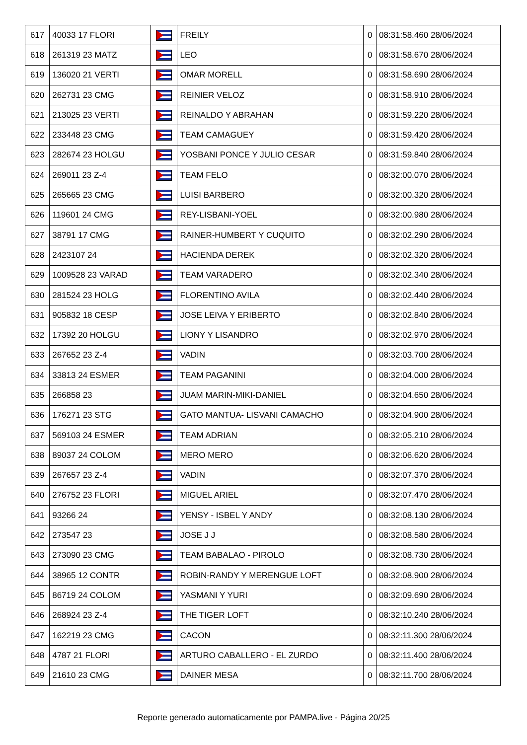| 617 | 40033 17 FLORI | | FREILY | 0 | 08:31:58.460 28/06/2024 |
| 618 | 261319 23 MATZ | | LEO | 0 | 08:31:58.670 28/06/2024 |
| 619 | 136020 21 VERTI | | OMAR MORELL | 0 | 08:31:58.690 28/06/2024 |
| 620 | 262731 23 CMG | | REINIER VELOZ | 0 | 08:31:58.910 28/06/2024 |
| 621 | 213025 23 VERTI | | REINALDO Y ABRAHAN | 0 | 08:31:59.220 28/06/2024 |
| 622 | 233448 23 CMG | | TEAM CAMAGUEY | 0 | 08:31:59.420 28/06/2024 |
| 623 | 282674 23 HOLGU | | YOSBANI PONCE Y JULIO CESAR | 0 | 08:31:59.840 28/06/2024 |
| 624 | 269011 23 Z-4 | | TEAM FELO | 0 | 08:32:00.070 28/06/2024 |
| 625 | 265665 23 CMG | | LUISI BARBERO | 0 | 08:32:00.320 28/06/2024 |
| 626 | 119601 24 CMG | | REY-LISBANI-YOEL | 0 | 08:32:00.980 28/06/2024 |
| 627 | 38791 17 CMG | | RAINER-HUMBERT Y CUQUITO | 0 | 08:32:02.290 28/06/2024 |
| 628 | 2423107 24 | | HACIENDA DEREK | 0 | 08:32:02.320 28/06/2024 |
| 629 | 1009528 23 VARAD | | TEAM VARADERO | 0 | 08:32:02.340 28/06/2024 |
| 630 | 281524 23 HOLG | | FLORENTINO AVILA | 0 | 08:32:02.440 28/06/2024 |
| 631 | 905832 18 CESP | | JOSE LEIVA Y ERIBERTO | 0 | 08:32:02.840 28/06/2024 |
| 632 | 17392 20 HOLGU | | LIONY Y LISANDRO | 0 | 08:32:02.970 28/06/2024 |
| 633 | 267652 23 Z-4 | | VADIN | 0 | 08:32:03.700 28/06/2024 |
| 634 | 33813 24 ESMER | | TEAM PAGANINI | 0 | 08:32:04.000 28/06/2024 |
| 635 | 266858 23 | | JUAM MARIN-MIKI-DANIEL | 0 | 08:32:04.650 28/06/2024 |
| 636 | 176271 23 STG | | GATO MANTUA- LISVANI CAMACHO | 0 | 08:32:04.900 28/06/2024 |
| 637 | 569103 24 ESMER | | TEAM ADRIAN | 0 | 08:32:05.210 28/06/2024 |
| 638 | 89037 24 COLOM | | MERO MERO | 0 | 08:32:06.620 28/06/2024 |
| 639 | 267657 23 Z-4 | | VADIN | 0 | 08:32:07.370 28/06/2024 |
| 640 | 276752 23 FLORI | | MIGUEL ARIEL | 0 | 08:32:07.470 28/06/2024 |
| 641 | 93266 24 | | YENSY - ISBEL Y ANDY | 0 | 08:32:08.130 28/06/2024 |
| 642 | 273547 23 | | JOSE J J | 0 | 08:32:08.580 28/06/2024 |
| 643 | 273090 23 CMG | | TEAM BABALAO - PIROLO | 0 | 08:32:08.730 28/06/2024 |
| 644 | 38965 12 CONTR | | ROBIN-RANDY Y MERENGUE LOFT | 0 | 08:32:08.900 28/06/2024 |
| 645 | 86719 24 COLOM | | YASMANI Y YURI | 0 | 08:32:09.690 28/06/2024 |
| 646 | 268924 23 Z-4 | | THE TIGER LOFT | 0 | 08:32:10.240 28/06/2024 |
| 647 | 162219 23 CMG | | CACON | 0 | 08:32:11.300 28/06/2024 |
| 648 | 4787 21 FLORI | | ARTURO CABALLERO - EL ZURDO | 0 | 08:32:11.400 28/06/2024 |
| 649 | 21610 23 CMG | | DAINER MESA | 0 | 08:32:11.700 28/06/2024 |
Reporte generado automaticamente por PAMPA.live - Página 20/25